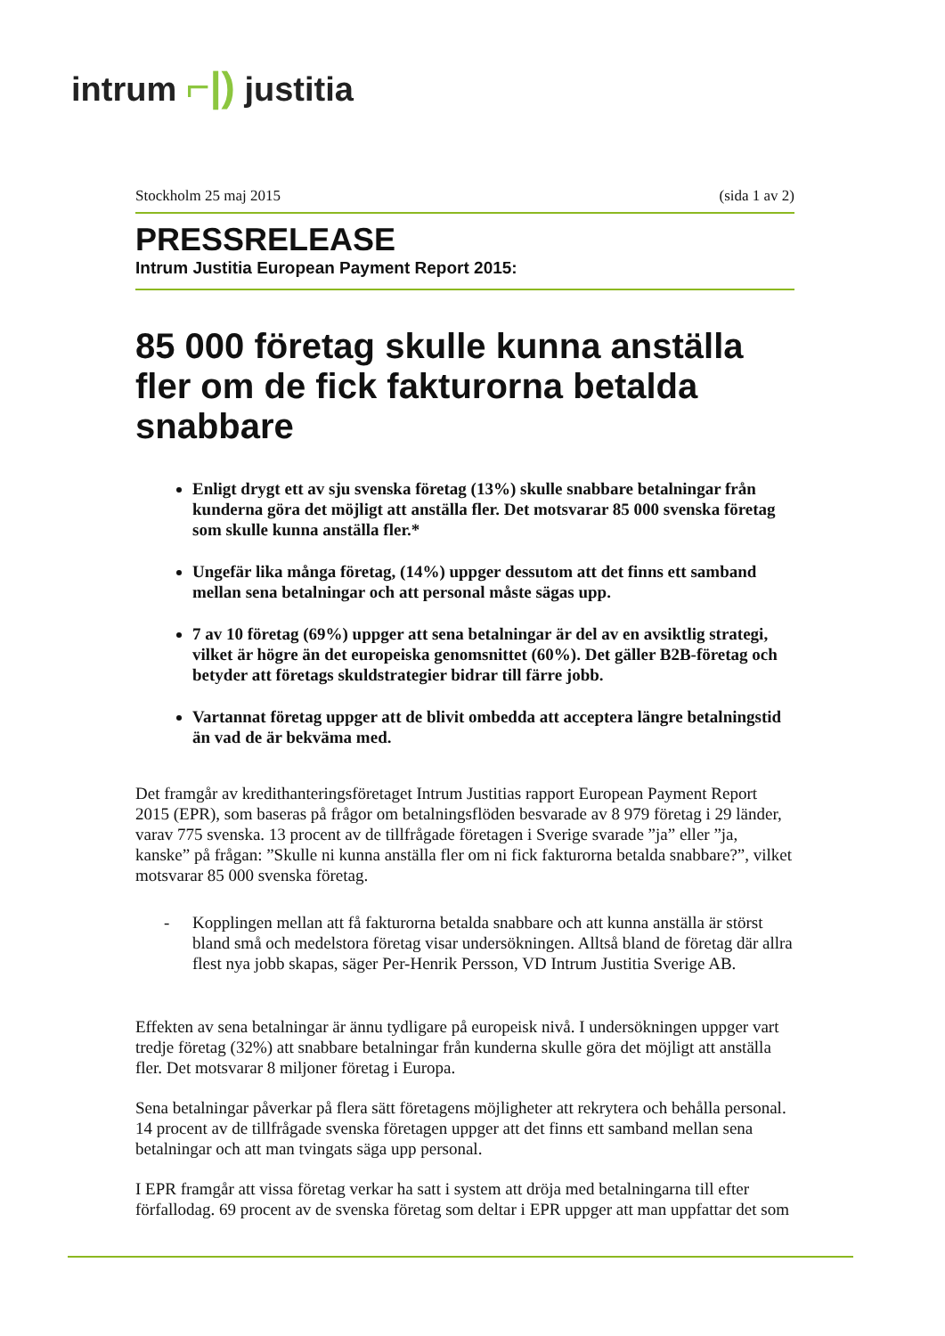intrum ⌐|) justitia
Stockholm 25 maj 2015 (sida 1 av 2)
PRESSRELEASE
Intrum Justitia European Payment Report 2015:
85 000 företag skulle kunna anställa fler om de fick fakturorna betalda snabbare
Enligt drygt ett av sju svenska företag (13%) skulle snabbare betalningar från kunderna göra det möjligt att anställa fler. Det motsvarar 85 000 svenska företag som skulle kunna anställa fler.*
Ungefär lika många företag, (14%) uppger dessutom att det finns ett samband mellan sena betalningar och att personal måste sägas upp.
7 av 10 företag (69%) uppger att sena betalningar är del av en avsiktlig strategi, vilket är högre än det europeiska genomsnittet (60%). Det gäller B2B-företag och betyder att företags skuldstrategier bidrar till färre jobb.
Vartannat företag uppger att de blivit ombedda att acceptera längre betalningstid än vad de är bekväma med.
Det framgår av kredithanteringsföretaget Intrum Justitias rapport European Payment Report 2015 (EPR), som baseras på frågor om betalningsflöden besvarade av 8 979 företag i 29 länder, varav 775 svenska. 13 procent av de tillfrågade företagen i Sverige svarade ”ja” eller ”ja, kanske” på frågan: ”Skulle ni kunna anställa fler om ni fick fakturorna betalda snabbare?”, vilket motsvarar 85 000 svenska företag.
- Kopplingen mellan att få fakturorna betalda snabbare och att kunna anställa är störst bland små och medelstora företag visar undersökningen. Alltså bland de företag där allra flest nya jobb skapas, säger Per-Henrik Persson, VD Intrum Justitia Sverige AB.
Effekten av sena betalningar är ännu tydligare på europeisk nivå. I undersökningen uppger vart tredje företag (32%) att snabbare betalningar från kunderna skulle göra det möjligt att anställa fler. Det motsvarar 8 miljoner företag i Europa.
Sena betalningar påverkar på flera sätt företagens möjligheter att rekrytera och behålla personal. 14 procent av de tillfrågade svenska företagen uppger att det finns ett samband mellan sena betalningar och att man tvingats säga upp personal.
I EPR framgår att vissa företag verkar ha satt i system att dröja med betalningarna till efter förfallodag. 69 procent av de svenska företag som deltar i EPR uppger att man uppfattar det som